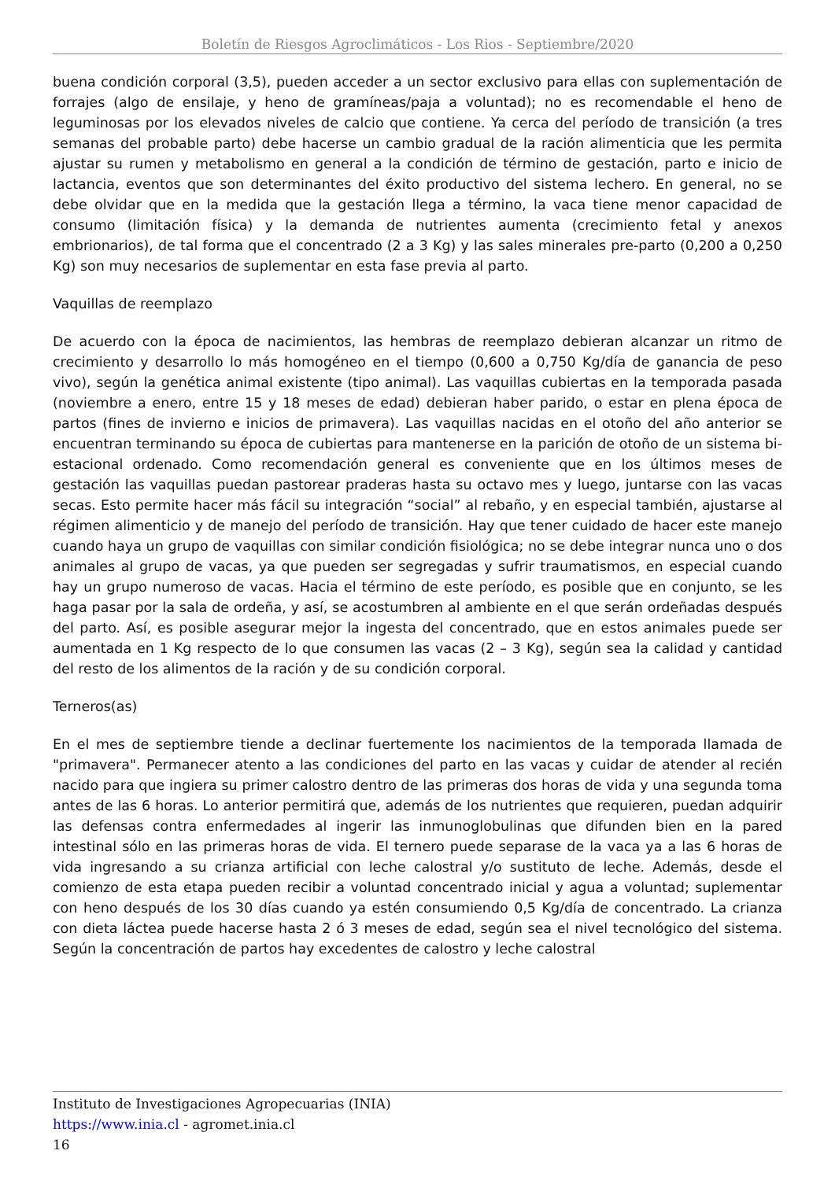Boletín de Riesgos Agroclimáticos - Los Rios - Septiembre/2020
buena condición corporal (3,5), pueden acceder a un sector exclusivo para ellas con suplementación de forrajes (algo de ensilaje, y heno de gramíneas/paja a voluntad); no es recomendable el heno de leguminosas por los elevados niveles de calcio que contiene. Ya cerca del período de transición (a tres semanas del probable parto) debe hacerse un cambio gradual de la ración alimenticia que les permita ajustar su rumen y metabolismo en general a la condición de término de gestación, parto e inicio de lactancia, eventos que son determinantes del éxito productivo del sistema lechero. En general, no se debe olvidar que en la medida que la gestación llega a término, la vaca tiene menor capacidad de consumo (limitación física) y la demanda de nutrientes aumenta (crecimiento fetal y anexos embrionarios), de tal forma que el concentrado (2 a 3 Kg) y las sales minerales pre-parto (0,200 a 0,250 Kg) son muy necesarios de suplementar en esta fase previa al parto.
Vaquillas de reemplazo
De acuerdo con la época de nacimientos, las hembras de reemplazo debieran alcanzar un ritmo de crecimiento y desarrollo lo más homogéneo en el tiempo (0,600 a 0,750 Kg/día de ganancia de peso vivo), según la genética animal existente (tipo animal). Las vaquillas cubiertas en la temporada pasada (noviembre a enero, entre 15 y 18 meses de edad) debieran haber parido, o estar en plena época de partos (fines de invierno e inicios de primavera). Las vaquillas nacidas en el otoño del año anterior se encuentran terminando su época de cubiertas para mantenerse en la parición de otoño de un sistema bi-estacional ordenado. Como recomendación general es conveniente que en los últimos meses de gestación las vaquillas puedan pastorear praderas hasta su octavo mes y luego, juntarse con las vacas secas. Esto permite hacer más fácil su integración “social” al rebaño, y en especial también, ajustarse al régimen alimenticio y de manejo del período de transición. Hay que tener cuidado de hacer este manejo cuando haya un grupo de vaquillas con similar condición fisiológica; no se debe integrar nunca uno o dos animales al grupo de vacas, ya que pueden ser segregadas y sufrir traumatismos, en especial cuando hay un grupo numeroso de vacas. Hacia el término de este período, es posible que en conjunto, se les haga pasar por la sala de ordeña, y así, se acostumbren al ambiente en el que serán ordeñadas después del parto. Así, es posible asegurar mejor la ingesta del concentrado, que en estos animales puede ser aumentada en 1 Kg respecto de lo que consumen las vacas (2 – 3 Kg), según sea la calidad y cantidad del resto de los alimentos de la ración y de su condición corporal.
Terneros(as)
En el mes de septiembre tiende a declinar fuertemente los nacimientos de la temporada llamada de "primavera". Permanecer atento a las condiciones del parto en las vacas y cuidar de atender al recién nacido para que ingiera su primer calostro dentro de las primeras dos horas de vida y una segunda toma antes de las 6 horas. Lo anterior permitirá que, además de los nutrientes que requieren, puedan adquirir las defensas contra enfermedades al ingerir las inmunoglobulinas que difunden bien en la pared intestinal sólo en las primeras horas de vida. El ternero puede separase de la vaca ya a las 6 horas de vida ingresando a su crianza artificial con leche calostral y/o sustituto de leche. Además, desde el comienzo de esta etapa pueden recibir a voluntad concentrado inicial y agua a voluntad; suplementar con heno después de los 30 días cuando ya estén consumiendo 0,5 Kg/día de concentrado. La crianza con dieta láctea puede hacerse hasta 2 ó 3 meses de edad, según sea el nivel tecnológico del sistema. Según la concentración de partos hay excedentes de calostro y leche calostral
Instituto de Investigaciones Agropecuarias (INIA)
https://www.inia.cl - agromet.inia.cl
16